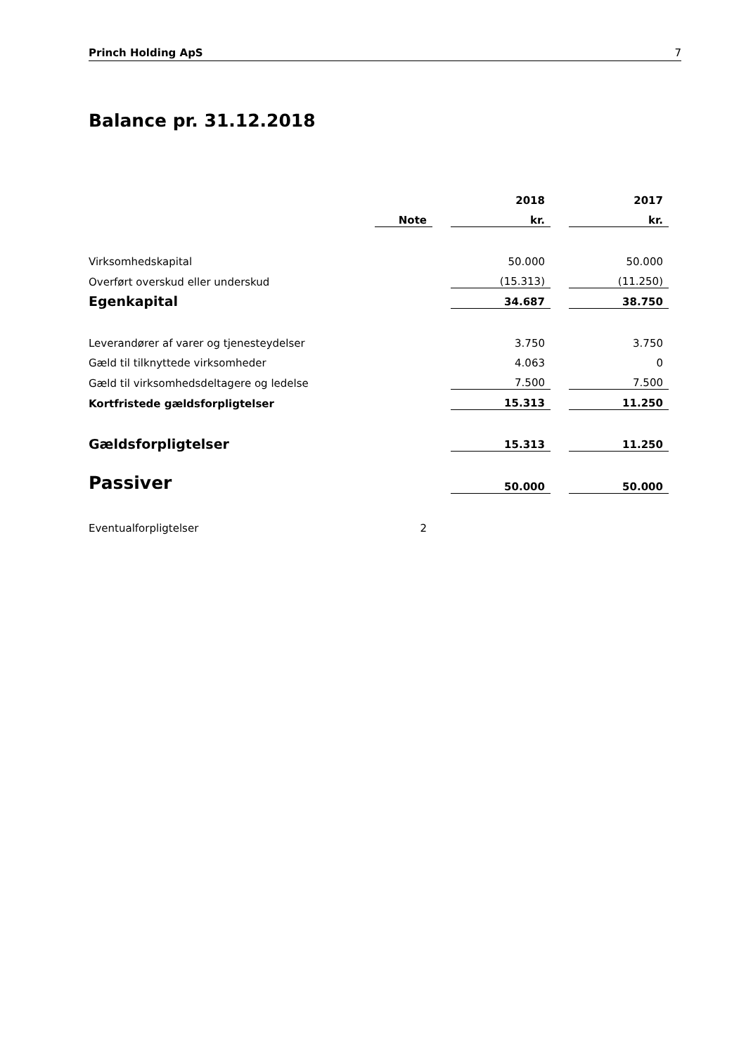Princh Holding ApS 7
Balance pr. 31.12.2018
| | | | 2018 | | 2017 |
| | Note | | kr. | | kr. |
| Virksomhedskapital | | | 50.000 | | 50.000 |
| Overført overskud eller underskud | | | (15.313) | | (11.250) |
| Egenkapital | | | 34.687 | | 38.750 |
| Leverandører af varer og tjenesteydelser | | | 3.750 | | 3.750 |
| Gæld til tilknyttede virksomheder | | | 4.063 | | 0 |
| Gæld til virksomhedsdeltagere og ledelse | | | 7.500 | | 7.500 |
| Kortfristede gældsforpligtelser | | | 15.313 | | 11.250 |
| Gældsforpligtelser | | | 15.313 | | 11.250 |
| Passiver | | | 50.000 | | 50.000 |
| Eventualforpligtelser | 2 | | | | |